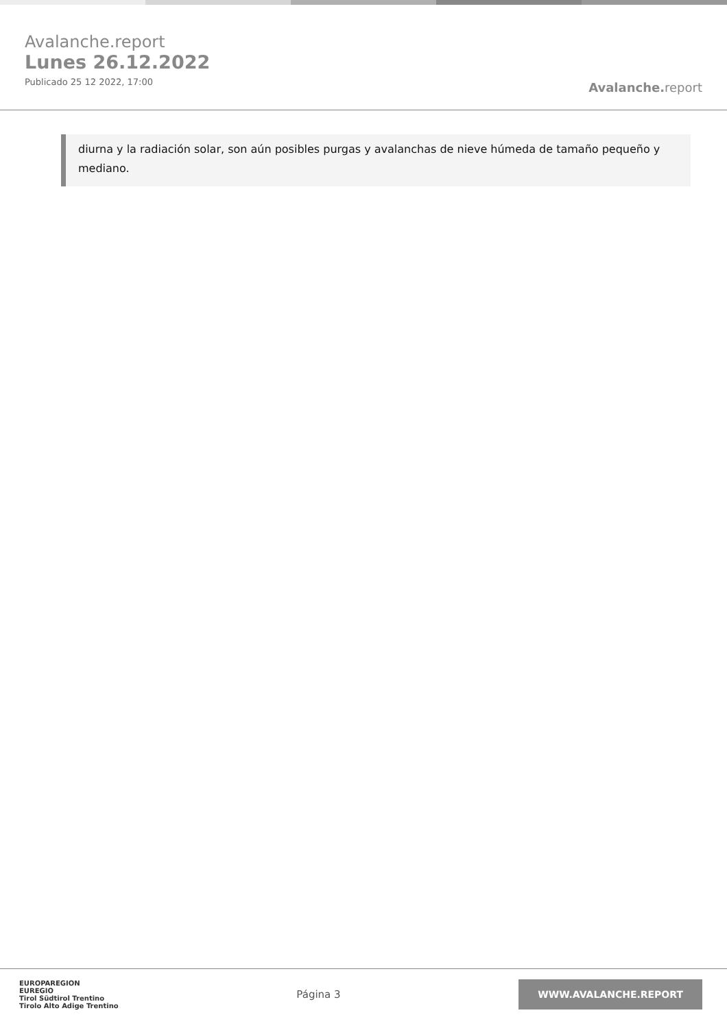Avalanche.report
Lunes 26.12.2022
Publicado 25 12 2022, 17:00
Avalanche. report
diurna y la radiación solar, son aún posibles purgas y avalanchas de nieve húmeda de tamaño pequeño y mediano.
EUROPAREGION
EUREGIO
Tirol Südtirol Trentino
Tirolo Alto Adige Trentino
Página 3
WWW.AVALANCHE.REPORT